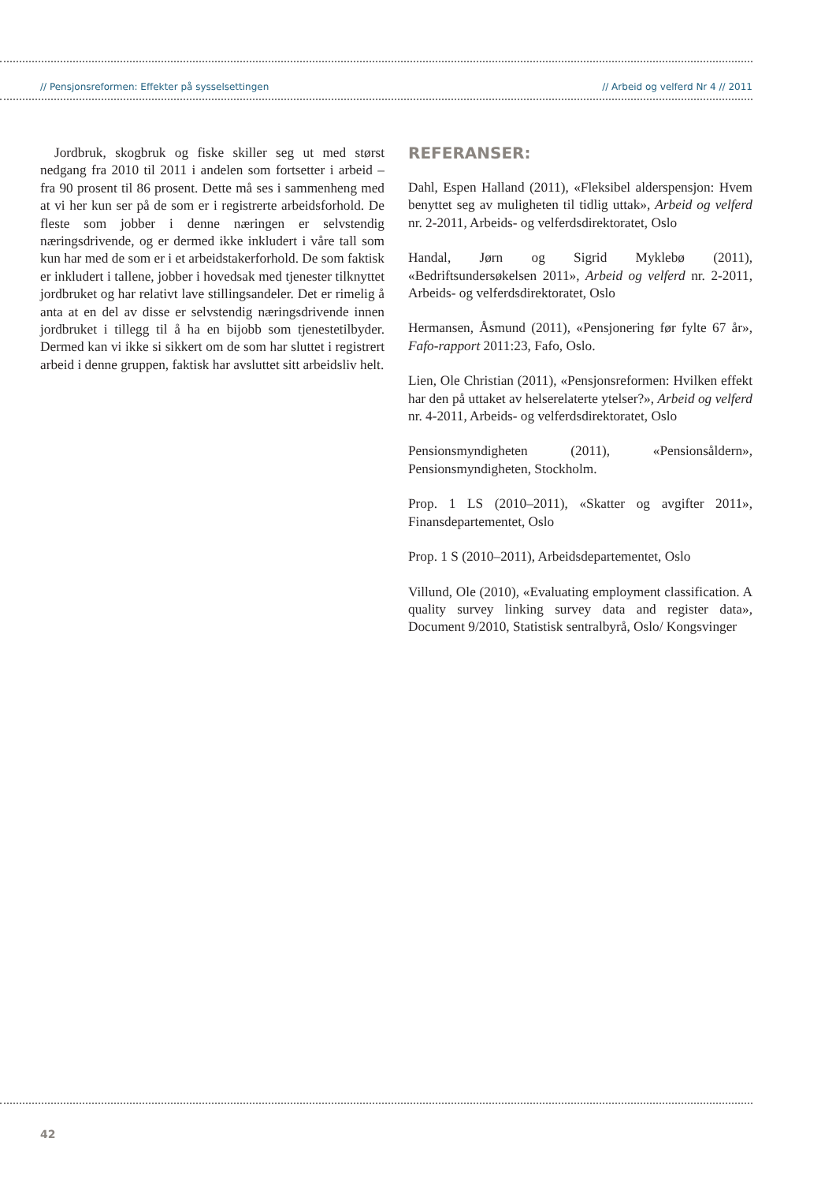// Pensjonsreformen: Effekter på sysselsettingen // Arbeid og velferd Nr 4 // 2011
Jordbruk, skogbruk og fiske skiller seg ut med størst nedgang fra 2010 til 2011 i andelen som fortsetter i arbeid – fra 90 prosent til 86 prosent. Dette må ses i sammenheng med at vi her kun ser på de som er i registrerte arbeidsforhold. De fleste som jobber i denne næringen er selvstendig næringsdrivende, og er dermed ikke inkludert i våre tall som kun har med de som er i et arbeidstakerforhold. De som faktisk er inkludert i tallene, jobber i hovedsak med tjenester tilknyttet jordbruket og har relativt lave stillingsandeler. Det er rimelig å anta at en del av disse er selvstendig næringsdrivende innen jordbruket i tillegg til å ha en bijobb som tjenestetilbyder. Dermed kan vi ikke si sikkert om de som har sluttet i registrert arbeid i denne gruppen, faktisk har avsluttet sitt arbeidsliv helt.
REFERANSER:
Dahl, Espen Halland (2011), «Fleksibel alderspensjon: Hvem benyttet seg av muligheten til tidlig uttak», Arbeid og velferd nr. 2-2011, Arbeids- og velferdsdirektoratet, Oslo
Handal, Jørn og Sigrid Myklebø (2011), «Bedriftsundersøkelsen 2011», Arbeid og velferd nr. 2-2011, Arbeids- og velferdsdirektoratet, Oslo
Hermansen, Åsmund (2011), «Pensjonering før fylte 67 år», Fafo-rapport 2011:23, Fafo, Oslo.
Lien, Ole Christian (2011), «Pensjonsreformen: Hvilken effekt har den på uttaket av helserelaterte ytelser?», Arbeid og velferd nr. 4-2011, Arbeids- og velferdsdirektoratet, Oslo
Pensionsmyndigheten (2011), «Pensionsåldern», Pensionsmyndigheten, Stockholm.
Prop. 1 LS (2010–2011), «Skatter og avgifter 2011», Finansdepartementet, Oslo
Prop. 1 S (2010–2011), Arbeidsdepartementet, Oslo
Villund, Ole (2010), «Evaluating employment classification. A quality survey linking survey data and register data», Document 9/2010, Statistisk sentralbyrå, Oslo/ Kongsvinger
42